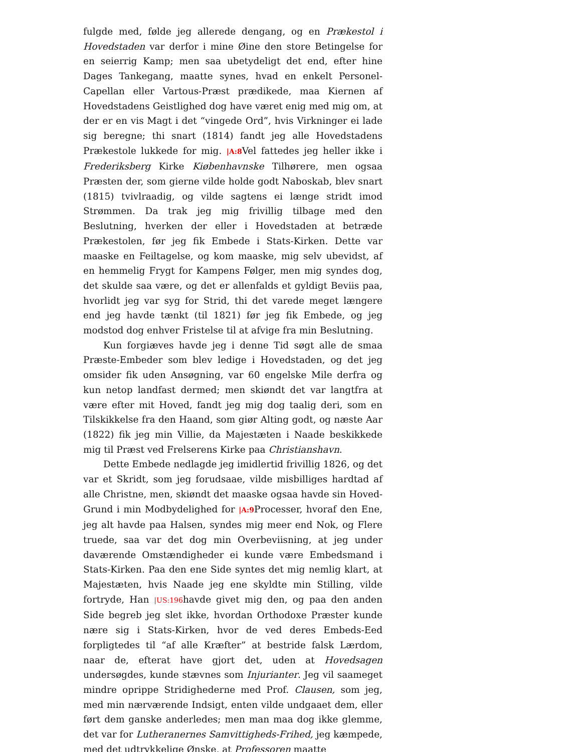fulgde med, følde jeg allerede dengang, og en Prækestol i Hovedstaden var derfor i mine Øine den store Betingelse for en seierrig Kamp; men saa ubetydeligt det end, efter hine Dages Tankegang, maatte synes, hvad en enkelt Personel-Capellan eller Vartous-Præst prædikede, maa Kiernen af Hovedstadens Geistlighed dog have været enig med mig om, at der er en vis Magt i det “vingede Ord”, hvis Virkninger ei lade sig beregne; thi snart (1814) fandt jeg alle Hovedstadens Prækestole lukkede for mig. |A:8 Vel fattedes jeg heller ikke i Frederiksberg Kirke Kiøbenhavnske Tilhørere, men ogsaa Præsten der, som gierne vilde holde godt Naboskab, blev snart (1815) tvivlraadig, og vilde sagtens ei længe stridt imod Strømmen. Da trak jeg mig frivillig tilbage med den Beslutning, hverken der eller i Hovedstaden at betræde Prækestolen, før jeg fik Embede i Stats-Kirken. Dette var maaske en Feiltagelse, og kom maaske, mig selv ubevidst, af en hemmelig Frygt for Kampens Følger, men mig syndes dog, det skulde saa være, og det er allenfalds et gyldigt Beviis paa, hvorlidt jeg var syg for Strid, thi det varede meget længere end jeg havde tænkt (til 1821) før jeg fik Embede, og jeg modstod dog enhver Fristelse til at afvige fra min Beslutning.
Kun forgiæves havde jeg i denne Tid søgt alle de smaa Præste-Embeder som blev ledige i Hovedstaden, og det jeg omsider fik uden Ansøgning, var 60 engelske Mile derfra og kun netop landfast dermed; men skiøndt det var langtfra at være efter mit Hoved, fandt jeg mig dog taalig deri, som en Tilskikkelse fra den Haand, som giør Alting godt, og næste Aar (1822) fik jeg min Villie, da Majestæten i Naade beskikkede mig til Præst ved Frelserens Kirke paa Christianshavn.
Dette Embede nedlagde jeg imidlertid frivillig 1826, og det var et Skridt, som jeg forudsaae, vilde misbilliges hardtad af alle Christne, men, skiøndt det maaske ogsaa havde sin Hoved-Grund i min Modbydelighed for |A:9 Processer, hvoraf den Ene, jeg alt havde paa Halsen, syndes mig meer end Nok, og Flere truede, saa var det dog min Overbeviisning, at jeg under daværende Omstændigheder ei kunde være Embedsmand i Stats-Kirken. Paa den ene Side syntes det mig nemlig klart, at Majestæten, hvis Naade jeg ene skyldte min Stilling, vilde fortryde, Han |US:196havde givet mig den, og paa den anden Side begreb jeg slet ikke, hvordan Orthodoxe Præster kunde nære sig i Stats-Kirken, hvor de ved deres Embeds-Eed forpligtedes til “af alle Kræfter” at bestride falsk Lærdom, naar de, efterat have gjort det, uden at Hovedsagen undersøgdes, kunde stævnes som Injurianter. Jeg vil saameget mindre oprippe Stridighederne med Prof. Clausen, som jeg, med min nærværende Indsigt, enten vilde undgaaet dem, eller ført dem ganske anderledes; men man maa dog ikke glemme, det var for Lutheranernes Samvittigheds-Frihed, jeg kæmpede, med det udtrykkelige Ønske, at Professoren maatte